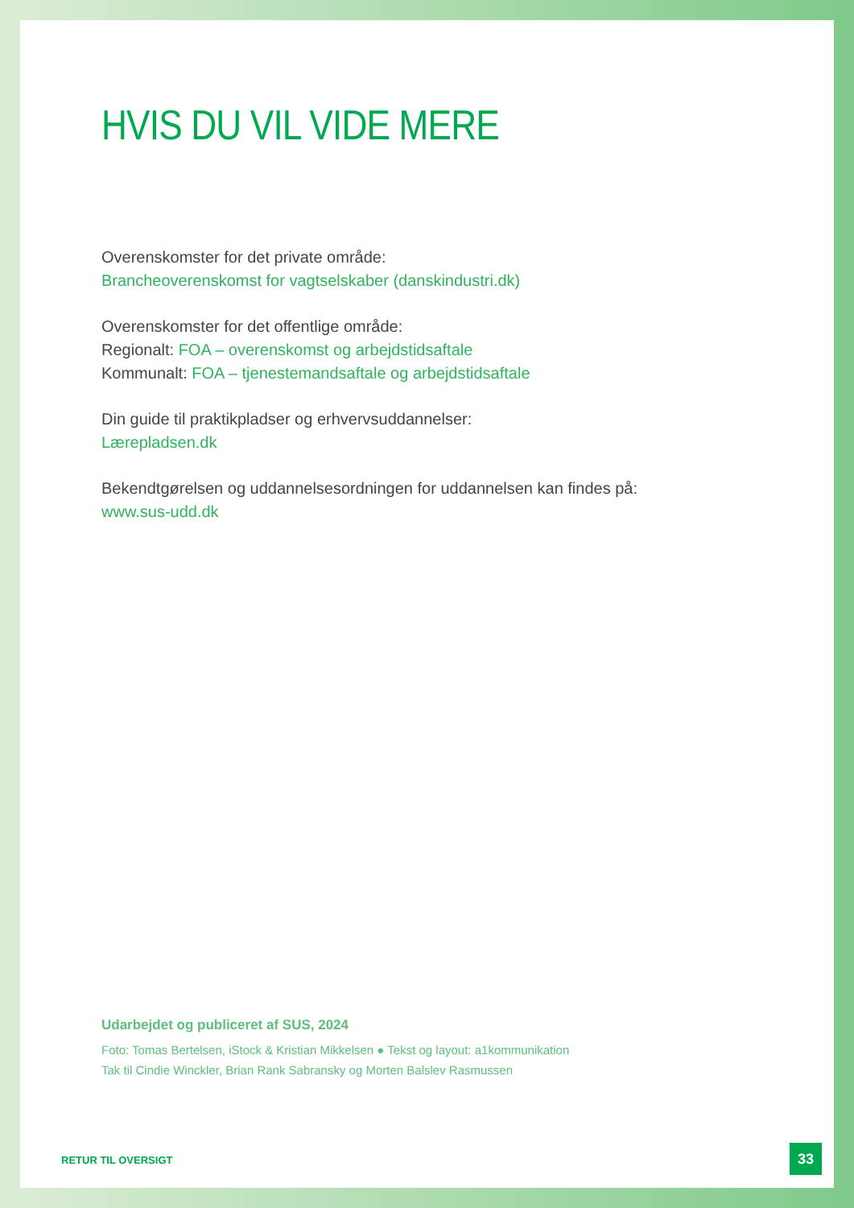HVIS DU VIL VIDE MERE
Overenskomster for det private område:
Brancheoverenskomst for vagtselskaber (danskindustri.dk)
Overenskomster for det offentlige område:
Regionalt: FOA – overenskomst og arbejdstidsaftale
Kommunalt: FOA – tjenestemandsaftale og arbejdstidsaftale
Din guide til praktikpladser og erhvervsuddannelser:
Lærepladsen.dk
Bekendtgørelsen og uddannelsesordningen for uddannelsen kan findes på:
www.sus-udd.dk
Udarbejdet og publiceret af SUS, 2024
Foto: Tomas Bertelsen, iStock & Kristian Mikkelsen ● Tekst og layout: a1kommunikation
Tak til Cindie Winckler, Brian Rank Sabransky og Morten Balslev Rasmussen
RETUR TIL OVERSIGT
33